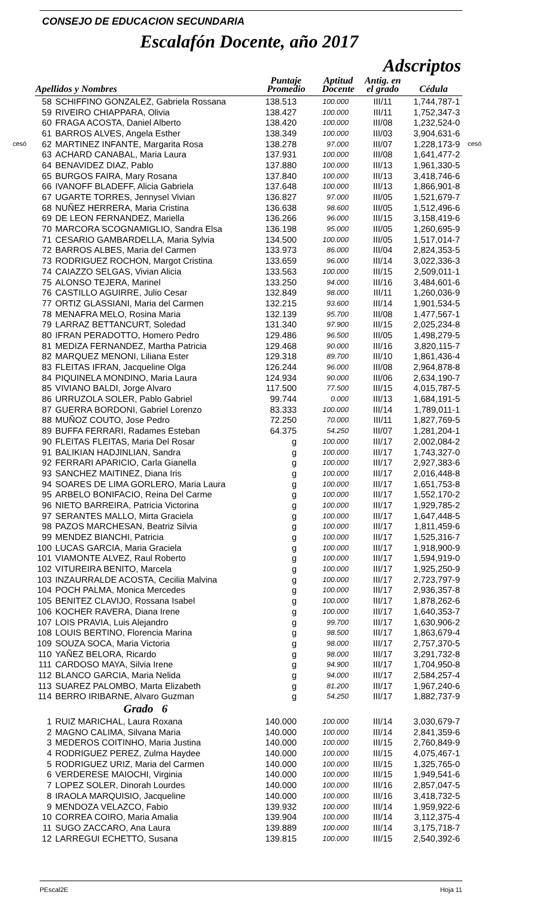CONSEJO DE EDUCACION SECUNDARIA
Escalafón Docente, año 2017
Adscriptos
cesó cesó
| Apellidos y Nombres | | Puntaje Promedio | Aptitud Docente | Antig. en el grado | Cédula |
| --- | --- | --- | --- | --- | --- |
| 58 | SCHIFFINO GONZALEZ, Gabriela Rossana | 138.513 | 100.000 | III/11 | 1,744,787-1 |
| 59 | RIVEIRO CHIAPPARA, Olivia | 138.427 | 100.000 | III/11 | 1,752,347-3 |
| 60 | FRAGA ACOSTA, Daniel Alberto | 138.420 | 100.000 | III/08 | 1,232,524-0 |
| 61 | BARROS ALVES, Angela Esther | 138.349 | 100.000 | III/03 | 3,904,631-6 |
| 62 | MARTINEZ INFANTE, Margarita Rosa | 138.278 | 97.000 | III/07 | 1,228,173-9 |
| 63 | ACHARD CANABAL, Maria Laura | 137.931 | 100.000 | III/08 | 1,641,477-2 |
| 64 | BENAVIDEZ DIAZ, Pablo | 137.880 | 100.000 | III/13 | 1,961,330-5 |
| 65 | BURGOS FAIRA, Mary Rosana | 137.840 | 100.000 | III/13 | 3,418,746-6 |
| 66 | IVANOFF BLADEFF, Alicia Gabriela | 137.648 | 100.000 | III/13 | 1,866,901-8 |
| 67 | UGARTE TORRES, Jennysel Vivian | 136.827 | 97.000 | III/05 | 1,521,679-7 |
| 68 | NUÑEZ HERRERA, Maria Cristina | 136.638 | 98.600 | III/05 | 1,512,496-6 |
| 69 | DE LEON FERNANDEZ, Mariella | 136.266 | 96.000 | III/15 | 3,158,419-6 |
| 70 | MARCORA SCOGNAMIGLIO, Sandra Elsa | 136.198 | 95.000 | III/05 | 1,260,695-9 |
| 71 | CESARIO GAMBARDELLA, Maria Sylvia | 134.500 | 100.000 | III/05 | 1,517,014-7 |
| 72 | BARROS ALBES, Maria del Carmen | 133.973 | 86.000 | III/04 | 2,824,353-5 |
| 73 | RODRIGUEZ ROCHON, Margot Cristina | 133.659 | 96.000 | III/14 | 3,022,336-3 |
| 74 | CAIAZZO SELGAS, Vivian Alicia | 133.563 | 100.000 | III/15 | 2,509,011-1 |
| 75 | ALONSO TEJERA, Marinel | 133.250 | 94.000 | III/16 | 3,484,601-6 |
| 76 | CASTILLO AGUIRRE, Julio Cesar | 132.849 | 98.000 | III/11 | 1,260,036-9 |
| 77 | ORTIZ GLASSIANI, Maria del Carmen | 132.215 | 93.600 | III/14 | 1,901,534-5 |
| 78 | MENAFRA MELO, Rosina Maria | 132.139 | 95.700 | III/08 | 1,477,567-1 |
| 79 | LARRAZ BETTANCURT, Soledad | 131.340 | 97.900 | III/15 | 2,025,234-8 |
| 80 | IFRAN PERADOTTO, Homero Pedro | 129.486 | 96.500 | III/05 | 1,498,279-5 |
| 81 | MEDIZA FERNANDEZ, Martha Patricia | 129.468 | 90.000 | III/16 | 3,820,115-7 |
| 82 | MARQUEZ MENONI, Liliana Ester | 129.318 | 89.700 | III/10 | 1,861,436-4 |
| 83 | FLEITAS IFRAN, Jacqueline Olga | 126.244 | 96.000 | III/08 | 2,964,878-8 |
| 84 | PIQUINELA MONDINO, Maria Laura | 124.934 | 90.000 | III/06 | 2,634,190-7 |
| 85 | VIVIANO BALDI, Jorge Alvaro | 117.500 | 77.500 | III/15 | 4,015,787-5 |
| 86 | URRUZOLA SOLER, Pablo Gabriel | 99.744 | 0.000 | III/13 | 1,684,191-5 |
| 87 | GUERRA BORDONI, Gabriel Lorenzo | 83.333 | 100.000 | III/14 | 1,789,011-1 |
| 88 | MUÑOZ COUTO, Jose Pedro | 72.250 | 70.000 | III/11 | 1,827,769-5 |
| 89 | BUFFA FERRARI, Radames Esteban | 64.375 | 54.250 | III/07 | 1,281,204-1 |
| 90 | FLEITAS FLEITAS, Maria Del Rosar | g | 100.000 | III/17 | 2,002,084-2 |
| 91 | BALIKIAN HADJINLIAN, Sandra | g | 100.000 | III/17 | 1,743,327-0 |
| 92 | FERRARI APARICIO, Carla Gianella | g | 100.000 | III/17 | 2,927,383-6 |
| 93 | SANCHEZ MAITINEZ, Diana Iris | g | 100.000 | III/17 | 2,016,448-8 |
| 94 | SOARES DE LIMA GORLERO, Maria Laura | g | 100.000 | III/17 | 1,651,753-8 |
| 95 | ARBELO BONIFACIO, Reina Del Carme | g | 100.000 | III/17 | 1,552,170-2 |
| 96 | NIETO BARREIRA, Patricia Victorina | g | 100.000 | III/17 | 1,929,785-2 |
| 97 | SERANTES MALLO, Mirta Graciela | g | 100.000 | III/17 | 1,647,448-5 |
| 98 | PAZOS MARCHESAN, Beatriz Silvia | g | 100.000 | III/17 | 1,811,459-6 |
| 99 | MENDEZ BIANCHI, Patricia | g | 100.000 | III/17 | 1,525,316-7 |
| 100 | LUCAS GARCIA, Maria Graciela | g | 100.000 | III/17 | 1,918,900-9 |
| 101 | VIAMONTE ALVEZ, Raul Roberto | g | 100.000 | III/17 | 1,594,919-0 |
| 102 | VITUREIRA BENITO, Marcela | g | 100.000 | III/17 | 1,925,250-9 |
| 103 | INZAURRALDE ACOSTA, Cecilia Malvina | g | 100.000 | III/17 | 2,723,797-9 |
| 104 | POCH PALMA, Monica Mercedes | g | 100.000 | III/17 | 2,936,357-8 |
| 105 | BENITEZ CLAVIJO, Rossana Isabel | g | 100.000 | III/17 | 1,878,262-6 |
| 106 | KOCHER RAVERA, Diana Irene | g | 100.000 | III/17 | 1,640,353-7 |
| 107 | LOIS PRAVIA, Luis Alejandro | g | 99.700 | III/17 | 1,630,906-2 |
| 108 | LOUIS BERTINO, Florencia Marina | g | 98.500 | III/17 | 1,863,679-4 |
| 109 | SOUZA SOCA, Maria Victoria | g | 98.000 | III/17 | 2,757,370-5 |
| 110 | YAÑEZ BELORA, Ricardo | g | 98.000 | III/17 | 3,291,732-8 |
| 111 | CARDOSO MAYA, Silvia Irene | g | 94.900 | III/17 | 1,704,950-8 |
| 112 | BLANCO GARCIA, Maria Nelida | g | 94.000 | III/17 | 2,584,257-4 |
| 113 | SUAREZ PALOMBO, Marta Elizabeth | g | 81.200 | III/17 | 1,967,240-6 |
| 114 | BERRO IRIBARNE, Alvaro Guzman | g | 54.250 | III/17 | 1,882,737-9 |
| Grado 6 | | | | | |
| 1 | RUIZ MARICHAL, Laura Roxana | 140.000 | 100.000 | III/14 | 3,030,679-7 |
| 2 | MAGNO CALIMA, Silvana Maria | 140.000 | 100.000 | III/14 | 2,841,359-6 |
| 3 | MEDEROS COITINHO, Maria Justina | 140.000 | 100.000 | III/15 | 2,760,849-9 |
| 4 | RODRIGUEZ PEREZ, Zulma Haydee | 140.000 | 100.000 | III/15 | 4,075,467-1 |
| 5 | RODRIGUEZ URIZ, Maria del Carmen | 140.000 | 100.000 | III/15 | 1,325,765-0 |
| 6 | VERDERESE MAIOCHI, Virginia | 140.000 | 100.000 | III/15 | 1,949,541-6 |
| 7 | LOPEZ SOLER, Dinorah Lourdes | 140.000 | 100.000 | III/16 | 2,857,047-5 |
| 8 | IRAOLA MARQUISIO, Jacqueline | 140.000 | 100.000 | III/16 | 3,418,732-5 |
| 9 | MENDOZA VELAZCO, Fabio | 139.932 | 100.000 | III/14 | 1,959,922-6 |
| 10 | CORREA COIRO, Maria Amalia | 139.904 | 100.000 | III/14 | 3,112,375-4 |
| 11 | SUGO ZACCARO, Ana Laura | 139.889 | 100.000 | III/14 | 3,175,718-7 |
| 12 | LARREGUI ECHETTO, Susana | 139.815 | 100.000 | III/15 | 2,540,392-6 |
PEscal2E Hoja 11